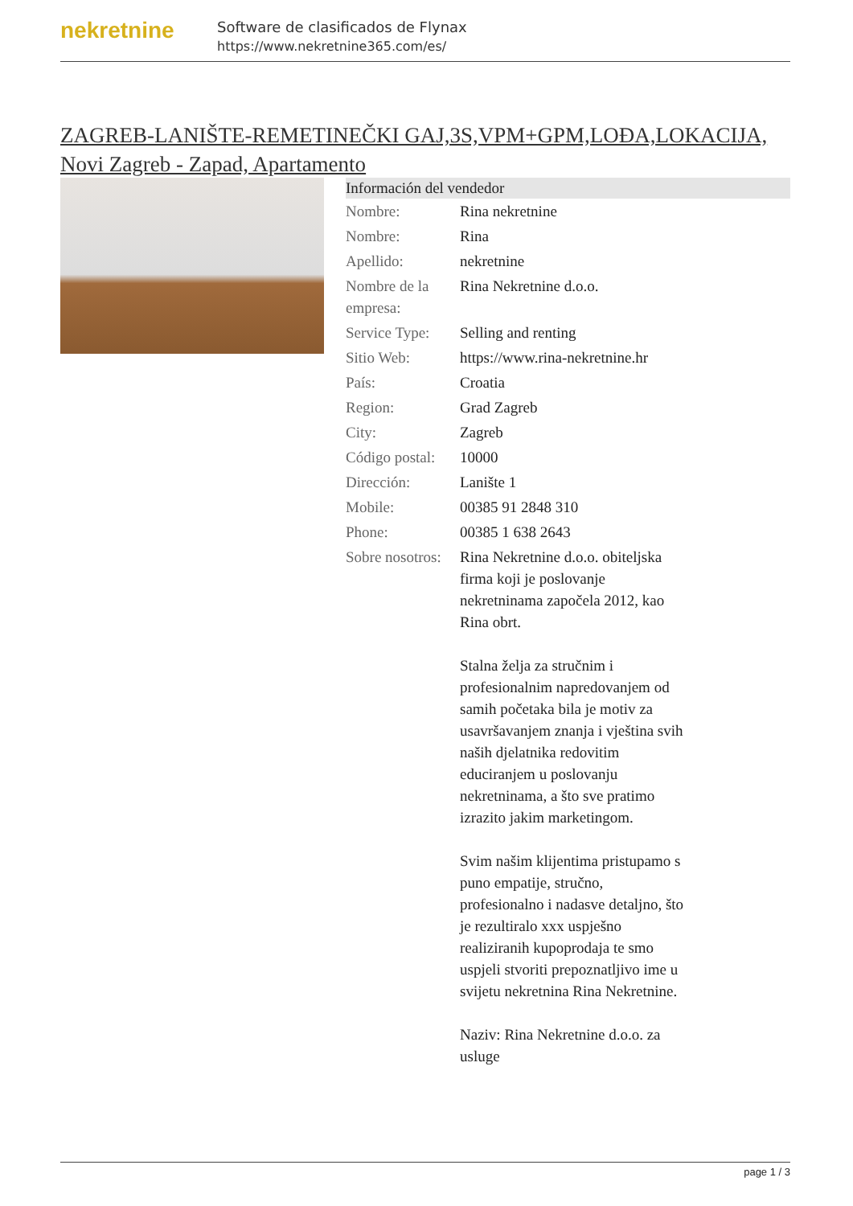nekretnine
Software de clasificados de Flynax
https://www.nekretnine365.com/es/
ZAGREB-LANIŠTE-REMETINEČKI GAJ,3S,VPM+GPM,LOĐA,LOKACIJA, Novi Zagreb - Zapad, Apartamento
Información del vendedor
| Nombre: | Rina nekretnine |
| Nombre: | Rina |
| Apellido: | nekretnine |
| Nombre de la empresa: | Rina Nekretnine d.o.o. |
| Service Type: | Selling and renting |
| Sitio Web: | https://www.rina-nekretnine.hr |
| País: | Croatia |
| Region: | Grad Zagreb |
| City: | Zagreb |
| Código postal: | 10000 |
| Dirección: | Lanište 1 |
| Mobile: | 00385 91 2848 310 |
| Phone: | 00385 1 638 2643 |
| Sobre nosotros: | Rina Nekretnine d.o.o. obiteljska firma koji je poslovanje nekretninama započela 2012, kao Rina obrt. Stalna želja za stručnim i profesionalnim napredovanjem od samih početaka bila je motiv za usavršavanjem znanja i vještina svih naših djelatnika redovitim educiranjem u poslovanju nekretninama, a što sve pratimo izrazito jakim marketingom. Svim našim klijentima pristupamo s puno empatije, stručno, profesionalno i nadasve detaljno, što je rezultiralo xxx uspješno realiziranih kupoprodaja te smo uspjeli stvoriti prepoznatljivo ime u svijetu nekretnina Rina Nekretnine. Naziv: Rina Nekretnine d.o.o. za usluge |
page 1 / 3